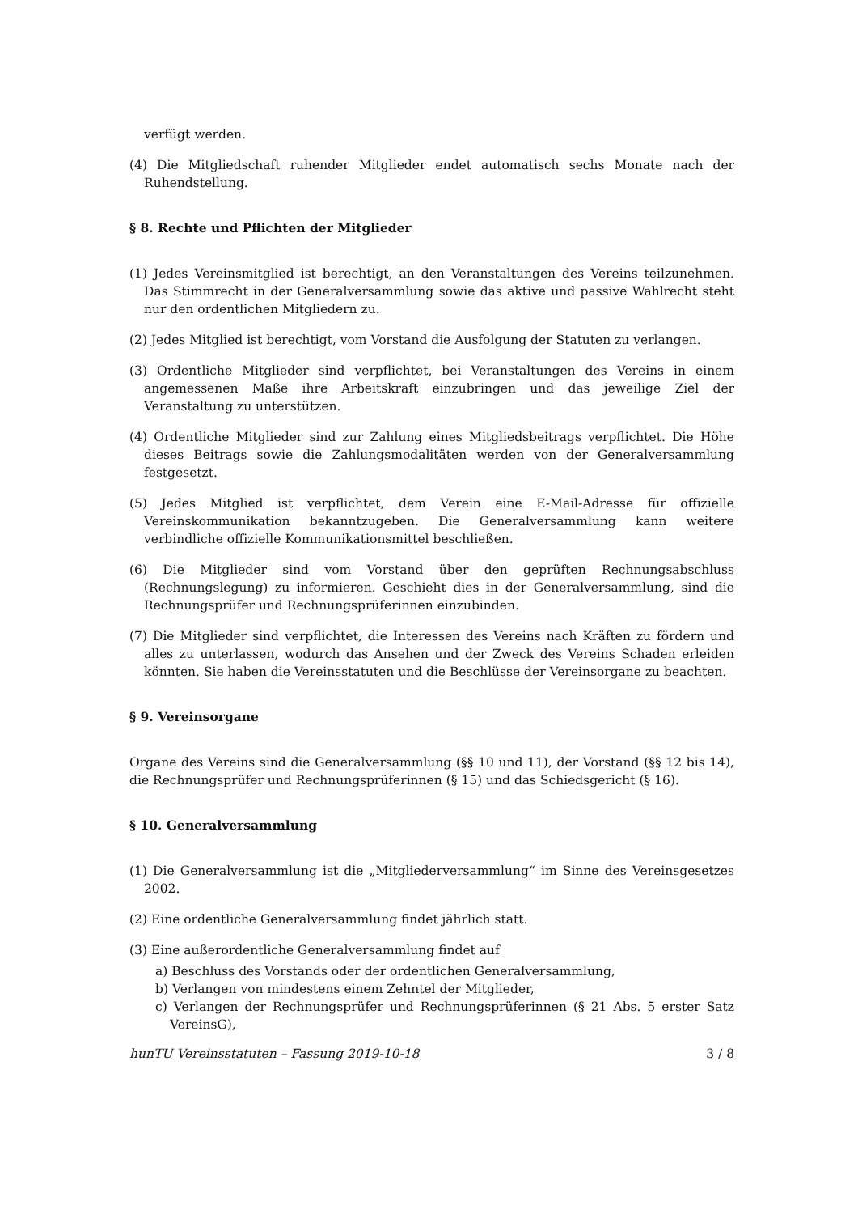verfügt werden.
(4) Die Mitgliedschaft ruhender Mitglieder endet automatisch sechs Monate nach der Ruhendstellung.
§ 8. Rechte und Pflichten der Mitglieder
(1) Jedes Vereinsmitglied ist berechtigt, an den Veranstaltungen des Vereins teilzunehmen. Das Stimmrecht in der Generalversammlung sowie das aktive und passive Wahlrecht steht nur den ordentlichen Mitgliedern zu.
(2) Jedes Mitglied ist berechtigt, vom Vorstand die Ausfolgung der Statuten zu verlangen.
(3) Ordentliche Mitglieder sind verpflichtet, bei Veranstaltungen des Vereins in einem angemessenen Maße ihre Arbeitskraft einzubringen und das jeweilige Ziel der Veranstaltung zu unterstützen.
(4) Ordentliche Mitglieder sind zur Zahlung eines Mitgliedsbeitrags verpflichtet. Die Höhe dieses Beitrags sowie die Zahlungsmodalitäten werden von der Generalversammlung festgesetzt.
(5) Jedes Mitglied ist verpflichtet, dem Verein eine E-Mail-Adresse für offizielle Vereinskommunikation bekanntzugeben. Die Generalversammlung kann weitere verbindliche offizielle Kommunikationsmittel beschließen.
(6) Die Mitglieder sind vom Vorstand über den geprüften Rechnungsabschluss (Rechnungslegung) zu informieren. Geschieht dies in der Generalversammlung, sind die Rechnungsprüfer und Rechnungsprüferinnen einzubinden.
(7) Die Mitglieder sind verpflichtet, die Interessen des Vereins nach Kräften zu fördern und alles zu unterlassen, wodurch das Ansehen und der Zweck des Vereins Schaden erleiden könnten. Sie haben die Vereinsstatuten und die Beschlüsse der Vereinsorgane zu beachten.
§ 9. Vereinsorgane
Organe des Vereins sind die Generalversammlung (§§ 10 und 11), der Vorstand (§§ 12 bis 14), die Rechnungsprüfer und Rechnungsprüferinnen (§ 15) und das Schiedsgericht (§ 16).
§ 10. Generalversammlung
(1) Die Generalversammlung ist die „Mitgliederversammlung“ im Sinne des Vereinsgesetzes 2002.
(2) Eine ordentliche Generalversammlung findet jährlich statt.
(3) Eine außerordentliche Generalversammlung findet auf
a) Beschluss des Vorstands oder der ordentlichen Generalversammlung,
b) Verlangen von mindestens einem Zehntel der Mitglieder,
c) Verlangen der Rechnungsprüfer und Rechnungsprüferinnen (§ 21 Abs. 5 erster Satz VereinsG),
hunTU Vereinsstatuten – Fassung 2019-10-18 3 / 8